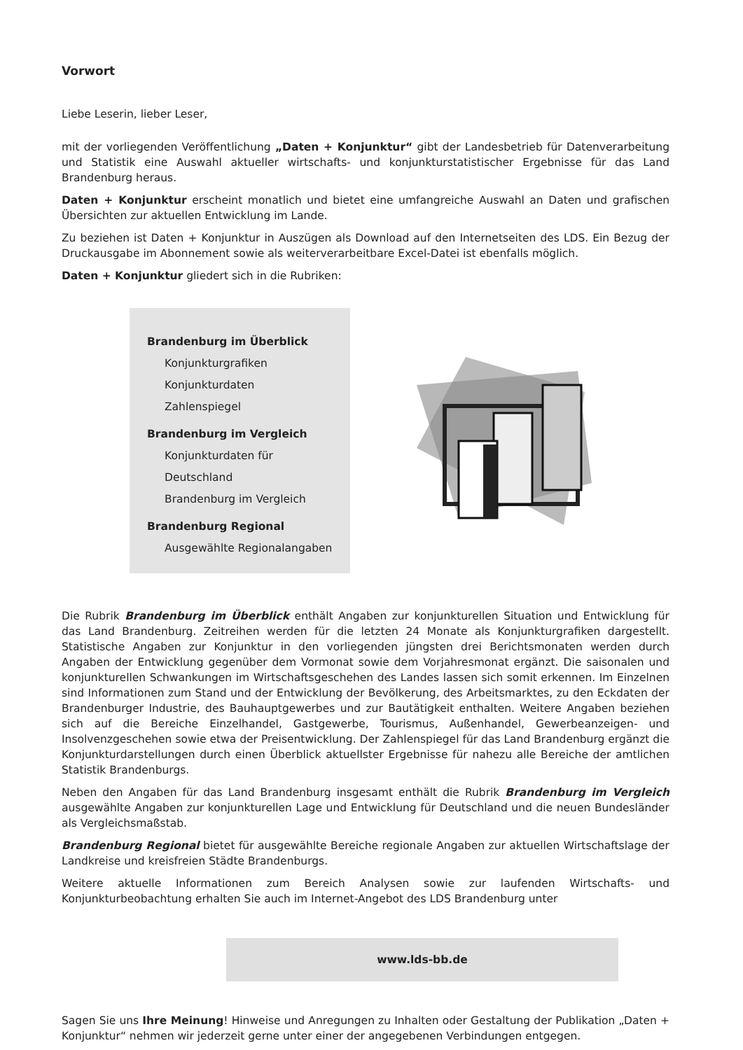Vorwort
Liebe Leserin, lieber Leser,
mit der vorliegenden Veröffentlichung „Daten + Konjunktur“ gibt der Landesbetrieb für Datenverarbeitung und Statistik eine Auswahl aktueller wirtschafts- und konjunkturstatistischer Ergebnisse für das Land Brandenburg heraus.
Daten + Konjunktur erscheint monatlich und bietet eine umfangreiche Auswahl an Daten und grafischen Übersichten zur aktuellen Entwicklung im Lande.
Zu beziehen ist Daten + Konjunktur in Auszügen als Download auf den Internetseiten des LDS. Ein Bezug der Druckausgabe im Abonnement sowie als weiterverarbeitbare Excel-Datei ist ebenfalls möglich.
Daten + Konjunktur gliedert sich in die Rubriken:
Brandenburg im Überblick
Konjunkturgrafiken
Konjunkturdaten
Zahlenspiegel
Brandenburg im Vergleich
Konjunkturdaten für Deutschland
Brandenburg im Vergleich
Brandenburg Regional
Ausgewählte Regionalangaben
Die Rubrik Brandenburg im Überblick enthält Angaben zur konjunkturellen Situation und Entwicklung für das Land Brandenburg. Zeitreihen werden für die letzten 24 Monate als Konjunkturgrafiken dargestellt. Statistische Angaben zur Konjunktur in den vorliegenden jüngsten drei Berichtsmonaten werden durch Angaben der Entwicklung gegenüber dem Vormonat sowie dem Vorjahresmonat ergänzt. Die saisonalen und konjunkturellen Schwankungen im Wirtschaftsgeschehen des Landes lassen sich somit erkennen. Im Einzelnen sind Informationen zum Stand und der Entwicklung der Bevölkerung, des Arbeitsmarktes, zu den Eckdaten der Brandenburger Industrie, des Bauhauptgewerbes und zur Bautätigkeit enthalten. Weitere Angaben beziehen sich auf die Bereiche Einzelhandel, Gastgewerbe, Tourismus, Außenhandel, Gewerbeanzeigen- und Insolvenzgeschehen sowie etwa der Preisentwicklung. Der Zahlenspiegel für das Land Brandenburg ergänzt die Konjunkturdarstellungen durch einen Überblick aktuellster Ergebnisse für nahezu alle Bereiche der amtlichen Statistik Brandenburgs.
Neben den Angaben für das Land Brandenburg insgesamt enthält die Rubrik Brandenburg im Vergleich ausgewählte Angaben zur konjunkturellen Lage und Entwicklung für Deutschland und die neuen Bundesländer als Vergleichsmaßstab.
Brandenburg Regional bietet für ausgewählte Bereiche regionale Angaben zur aktuellen Wirtschaftslage der Landkreise und kreisfreien Städte Brandenburgs.
Weitere aktuelle Informationen zum Bereich Analysen sowie zur laufenden Wirtschafts- und Konjunkturbeobachtung erhalten Sie auch im Internet-Angebot des LDS Brandenburg unter
www.lds-bb.de
Sagen Sie uns Ihre Meinung! Hinweise und Anregungen zu Inhalten oder Gestaltung der Publikation „Daten + Konjunktur“ nehmen wir jederzeit gerne unter einer der angegebenen Verbindungen entgegen.